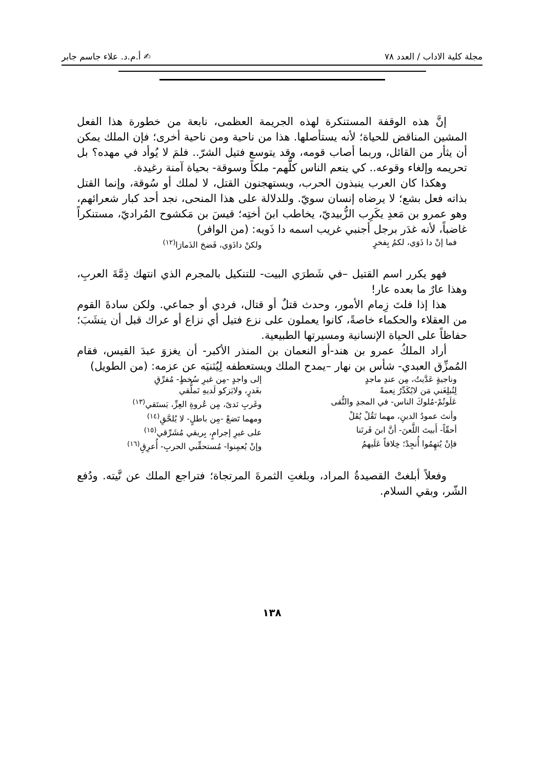مجلة كلية الاداب / العدد ٧٨ ✍ أ.م.د. علاء جاسم جابر
إنَّ هذه الوقفة المستنكرة لهذه الجريمة العظمى، نابعة من خطورة هذا الفعل المشين المناقض للحياة؛ لأنه يستأصلها. هذا من ناحية ومن ناحية أخرى؛ فإن الملك يمكن أن يثأر من القائل، وربما أصاب قومه، وقد يتوسع فتيل الشرّ.. فلمَ لا يُوأد في مهده؟ بل تحريمه وإلغاء وقوعه.. كي ينعم الناس كلُّهم- ملكاً وسوقة- بحياة آمنة رغيدة.
وهكذا كان العرب ينبذون الحرب، ويستهجنون القتل، لا لملك أو سُوقة، وإنما القتل بذاته فعل بشع؛ لا يرضاه إنسان سويّ. وللدلالة على هذا المنحى، نجد أحد كبار شعرائهم، وهو عمرو بن مَعدِ يكَرِب الزُّبيديّ، يخاطب ابنَ أختِه؛ قيسَ بن مَكشوح المُراديّ، مستنكراً غاضباً، لأنه غدَر برجل أجنبي غريب اسمه دا ذَويه: (من الوافر)
فما إنْ دا ذَوَي، لكمُ بِفخرٍ ولكنْ داذَوَي، فَضحَ الذَمارَا<sup>(١٢)</sup>
فهو يكرر اسم القتيل –في شَطرَي البيت- للتنكيل بالمجرم الذي انتهك ذِمَّةَ العربِ، وهذا عارٌ ما بعده عار!
هذا إذا فلتَ زِمام الأمور، وحدث قتلٌ أو قتال، فردي أو جماعي. ولكن سادةَ القوم من العقلاء والحكماء خاصةً، كانوا يعملون على نزع فتيل أي نزاع أو عراك قبل أن ينشَبَ؛ حفاظاً على الحياة الإنسانية ومسيرتها الطبيعية.
أراد الملكُ عمرو بن هند-أو النعمان بن المنذر الأكبر- أن يغزوَ عبدَ القيس، فقام المُمزِّق العبدي- شأس بن نهار –يمدح الملك ويستعطفه لِيُثنيَه عن عزمه: (من الطويل)
وناجيةٍ عَدَّيتُ، مِن عندِ ماجدٍ إلى واجدٍ -مِن غيرِ سُخطٍ- مُفرِّقِ لِتُبلِغَني مَن لايُكَدِّرُ نِعمةً بغَدرٍ، ولايَزكو لَديهِ تَملُّقي عَلَوتُمْ-مُلوكَ الناس- في المجدِ والتُّقى وغَربِ نَدىً، مِن عُروةِ العِزِّ، يَستَقي<sup>(١٣)</sup> وأنتَ عمودُ الدينِ، مهما تَقُلْ يُقَلْ ومهما تَضعْ -مِن باطلٍ- لا يُلحَّقِ<sup>(١٤)</sup> أحقّاً- أَبيتَ اللَّعنَ- أنَّ ابنَ فَرتَنا على غيرِ إجرامٍ، بِريقي مُشَرِّقي<sup>(١٥)</sup> فإنْ يُتهِمُوا أُنجِدْ؛ خِلافاً عَلَيهمُ وإنْ يُعمِنوا- مُستحقِّبي الحربِ- أُعرِقِ<sup>(١٦)</sup>
وفعلاً أبلغتْ القصيدةُ المراد، وبلغتِ الثمرةَ المرتجاة؛ فتراجع الملك عن نَّيته. ودُفع الشّر، وبقي السلام.
١٣٨